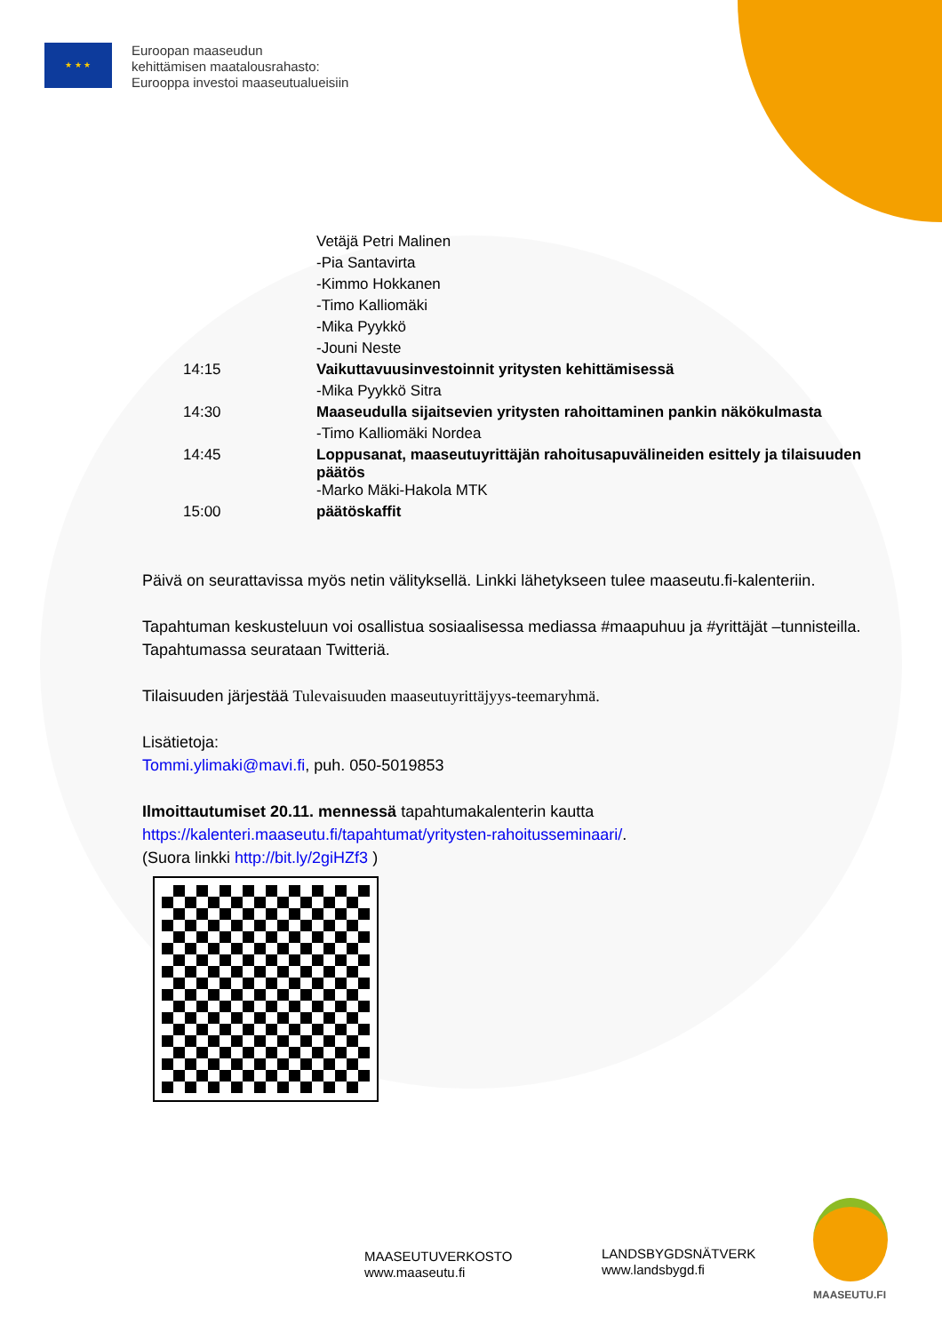★ ★ ★
Euroopan maaseudun
kehittämisen maatalousrahasto:
Eurooppa investoi maaseutualueisiin
| | Vetäjä Petri Malinen |
| | -Pia Santavirta |
| | -Kimmo Hokkanen |
| | -Timo Kalliomäki |
| | -Mika Pyykkö |
| | -Jouni Neste |
| 14:15 | Vaikuttavuusinvestoinnit yritysten kehittämisessä |
| | -Mika Pyykkö Sitra |
| 14:30 | Maaseudulla sijaitsevien yritysten rahoittaminen pankin näkökulmasta |
| | -Timo Kalliomäki Nordea |
| 14:45 | Loppusanat, maaseutuyrittäjän rahoitusapuvälineiden esittely ja tilaisuuden päätös |
| | -Marko Mäki-Hakola MTK |
| 15:00 | päätöskaffit |
Päivä on seurattavissa myös netin välityksellä. Linkki lähetykseen tulee maaseutu.fi-kalenteriin.
Tapahtuman keskusteluun voi osallistua sosiaalisessa mediassa #maapuhuu ja #yrittäjät –tunnisteilla. Tapahtumassa seurataan Twitteriä.
Tilaisuuden järjestää Tulevaisuuden maaseutuyrittäjyys-teemaryhmä.
Lisätietoja:
Tommi.ylimaki@mavi.fi, puh. 050-5019853
Ilmoittautumiset 20.11. mennessä tapahtumakalenterin kautta https://kalenteri.maaseutu.fi/tapahtumat/yritysten-rahoitusseminaari/.
(Suora linkki http://bit.ly/2giHZf3 )
MAASEUTUVERKOSTO
www.maaseutu.fi
LANDSBYGDSNÄTVERK
www.landsbygd.fi
MAASEUTU.FI